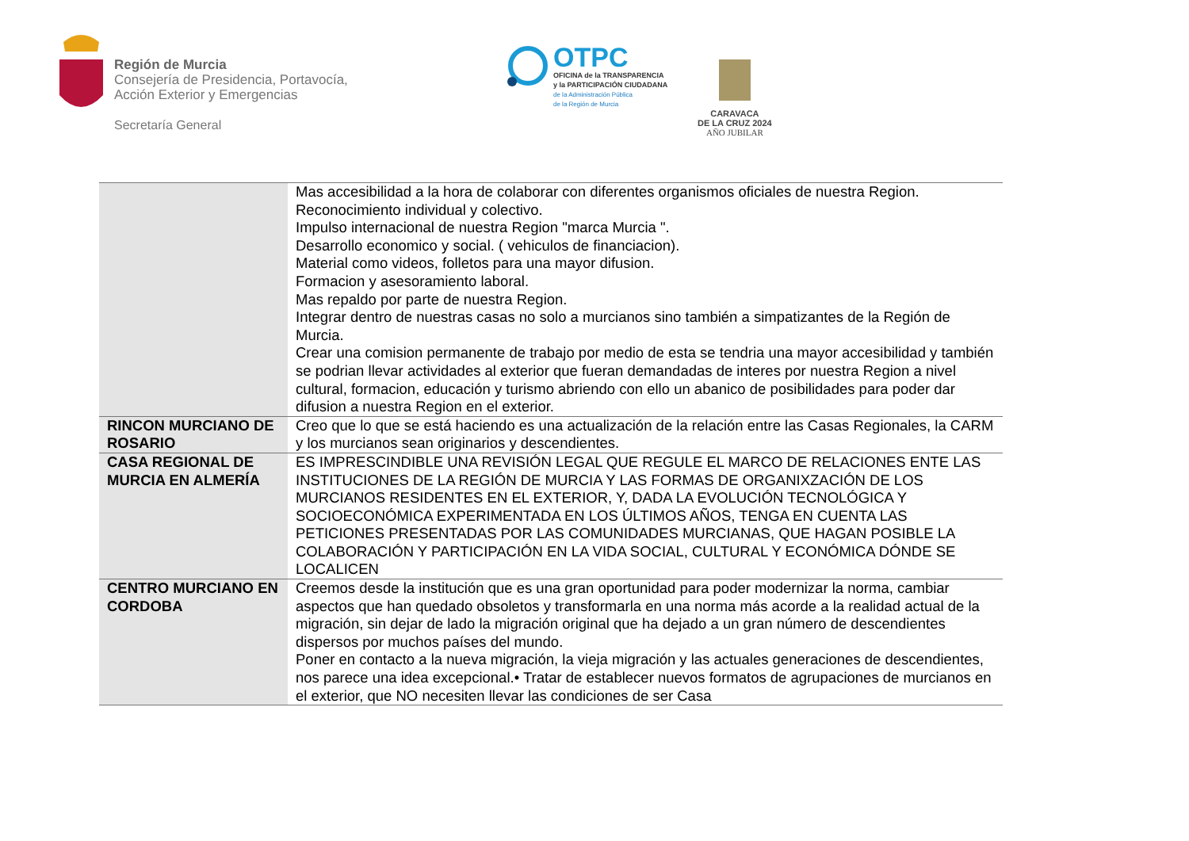Región de Murcia
Consejería de Presidencia, Portavocía,
Acción Exterior y Emergencias
Secretaría General
OTPC
OFICINA de la TRANSPARENCIA
y la PARTICIPACIÓN CIUDADANA
de la Administración Pública
de la Región de Murcia
CARAVACA
DE LA CRUZ 2024
AÑO JUBILAR
| | Mas accesibilidad a la hora de colaborar con diferentes organismos oficiales de nuestra Region. Reconocimiento individual y colectivo. Impulso internacional de nuestra Region "marca Murcia ". Desarrollo economico y social. ( vehiculos de financiacion). Material como videos, folletos para una mayor difusion. Formacion y asesoramiento laboral. Mas repaldo por parte de nuestra Region. Integrar dentro de nuestras casas no solo a murcianos sino también a simpatizantes de la Región de Murcia. Crear una comision permanente de trabajo por medio de esta se tendria una mayor accesibilidad y también se podrian llevar actividades al exterior que fueran demandadas de interes por nuestra Region a nivel cultural, formacion, educación y turismo abriendo con ello un abanico de posibilidades para poder dar difusion a nuestra Region en el exterior. |
| RINCON MURCIANO DE ROSARIO | Creo que lo que se está haciendo es una actualización de la relación entre las Casas Regionales, la CARM y los murcianos sean originarios y descendientes. |
| CASA REGIONAL DE MURCIA EN ALMERÍA | ES IMPRESCINDIBLE UNA REVISIÓN LEGAL QUE REGULE EL MARCO DE RELACIONES ENTE LAS INSTITUCIONES DE LA REGIÓN DE MURCIA Y LAS FORMAS DE ORGANIXZACIÓN DE LOS MURCIANOS RESIDENTES EN EL EXTERIOR, Y, DADA LA EVOLUCIÓN TECNOLÓGICA Y SOCIOECONÓMICA EXPERIMENTADA EN LOS ÚLTIMOS AÑOS, TENGA EN CUENTA LAS PETICIONES PRESENTADAS POR LAS COMUNIDADES MURCIANAS, QUE HAGAN POSIBLE LA COLABORACIÓN Y PARTICIPACIÓN EN LA VIDA SOCIAL, CULTURAL Y ECONÓMICA DÓNDE SE LOCALICEN |
| CENTRO MURCIANO EN CORDOBA | Creemos desde la institución que es una gran oportunidad para poder modernizar la norma, cambiar aspectos que han quedado obsoletos y transformarla en una norma más acorde a la realidad actual de la migración, sin dejar de lado la migración original que ha dejado a un gran número de descendientes dispersos por muchos países del mundo. Poner en contacto a la nueva migración, la vieja migración y las actuales generaciones de descendientes, nos parece una idea excepcional.• Tratar de establecer nuevos formatos de agrupaciones de murcianos en el exterior, que NO necesiten llevar las condiciones de ser Casa |